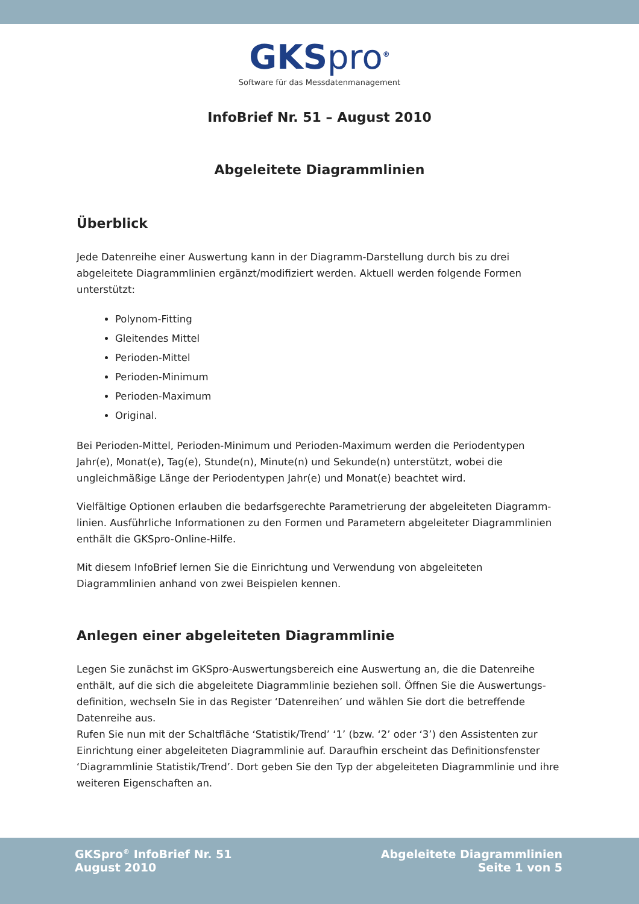GKSpro<sup>®</sup>
Software für das Messdatenmanagement
InfoBrief Nr. 51 – August 2010
Abgeleitete Diagrammlinien
Überblick
Jede Datenreihe einer Auswertung kann in der Diagramm-Darstellung durch bis zu drei abgeleitete Diagrammlinien ergänzt/modifiziert werden. Aktuell werden folgende Formen unterstützt:
Polynom-Fitting
Gleitendes Mittel
Perioden-Mittel
Perioden-Minimum
Perioden-Maximum
Original.
Bei Perioden-Mittel, Perioden-Minimum und Perioden-Maximum werden die Periodentypen Jahr(e), Monat(e), Tag(e), Stunde(n), Minute(n) und Sekunde(n) unterstützt, wobei die ungleichmäßige Länge der Periodentypen Jahr(e) und Monat(e) beachtet wird.
Vielfältige Optionen erlauben die bedarfsgerechte Parametrierung der abgeleiteten Diagramm-linien. Ausführliche Informationen zu den Formen und Parametern abgeleiteter Diagrammlinien enthält die GKSpro-Online-Hilfe.
Mit diesem InfoBrief lernen Sie die Einrichtung und Verwendung von abgeleiteten Diagrammlinien anhand von zwei Beispielen kennen.
Anlegen einer abgeleiteten Diagrammlinie
Legen Sie zunächst im GKSpro-Auswertungsbereich eine Auswertung an, die die Datenreihe enthält, auf die sich die abgeleitete Diagrammlinie beziehen soll. Öffnen Sie die Auswertungs-definition, wechseln Sie in das Register ‘Datenreihen’ und wählen Sie dort die betreffende Datenreihe aus.
Rufen Sie nun mit der Schaltfläche ‘Statistik/Trend’ ‘1’ (bzw. ‘2’ oder ‘3’) den Assistenten zur Einrichtung einer abgeleiteten Diagrammlinie auf. Daraufhin erscheint das Definitionsfenster ‘Diagrammlinie Statistik/Trend’. Dort geben Sie den Typ der abgeleiteten Diagrammlinie und ihre weiteren Eigenschaften an.
GKSpro<sup>®</sup> InfoBrief Nr. 51
August 2010
Abgeleitete Diagrammlinien
Seite 1 von 5